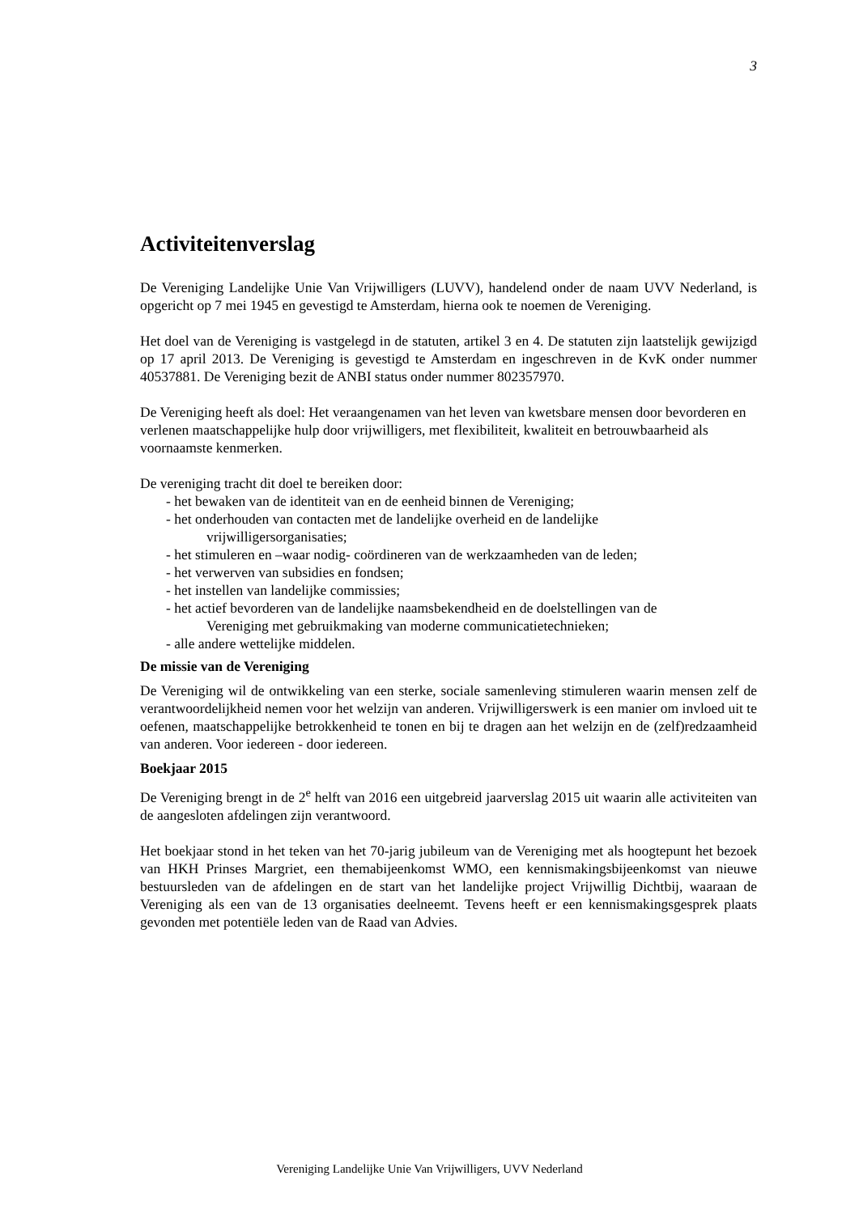3
Activiteitenverslag
De Vereniging Landelijke Unie Van Vrijwilligers (LUVV), handelend onder de naam UVV Nederland, is opgericht op 7 mei 1945 en gevestigd te Amsterdam, hierna ook te noemen de Vereniging.
Het doel van de Vereniging is vastgelegd in de statuten, artikel 3 en 4. De statuten zijn laatstelijk gewijzigd op 17 april 2013. De Vereniging is gevestigd te Amsterdam en ingeschreven in de KvK onder nummer 40537881. De Vereniging bezit de ANBI status onder nummer 802357970.
De Vereniging heeft als doel: Het veraangenamen van het leven van kwetsbare mensen door bevorderen en verlenen maatschappelijke hulp door vrijwilligers, met flexibiliteit, kwaliteit en betrouwbaarheid als voornaamste kenmerken.
De vereniging tracht dit doel te bereiken door:
- het bewaken van de identiteit van en de eenheid binnen de Vereniging;
- het onderhouden van contacten met de landelijke overheid en de landelijke
vrijwilligersorganisaties;
- het stimuleren en –waar nodig- coördineren van de werkzaamheden van de leden;
- het verwerven van subsidies en fondsen;
- het instellen van landelijke commissies;
- het actief bevorderen van de landelijke naamsbekendheid en de doelstellingen van de
Vereniging met gebruikmaking van moderne communicatietechnieken;
- alle andere wettelijke middelen.
De missie van de Vereniging
De Vereniging wil de ontwikkeling van een sterke, sociale samenleving stimuleren waarin mensen zelf de verantwoordelijkheid nemen voor het welzijn van anderen. Vrijwilligerswerk is een manier om invloed uit te oefenen, maatschappelijke betrokkenheid te tonen en bij te dragen aan het welzijn en de (zelf)redzaamheid van anderen. Voor iedereen - door iedereen.
Boekjaar 2015
De Vereniging brengt in de 2<sup>e</sup> helft van 2016 een uitgebreid jaarverslag 2015 uit waarin alle activiteiten van de aangesloten afdelingen zijn verantwoord.
Het boekjaar stond in het teken van het 70-jarig jubileum van de Vereniging met als hoogtepunt het bezoek van HKH Prinses Margriet, een themabijeenkomst WMO, een kennismakingsbijeenkomst van nieuwe bestuursleden van de afdelingen en de start van het landelijke project Vrijwillig Dichtbij, waaraan de Vereniging als een van de 13 organisaties deelneemt. Tevens heeft er een kennismakingsgesprek plaats gevonden met potentiële leden van de Raad van Advies.
Vereniging Landelijke Unie Van Vrijwilligers, UVV Nederland